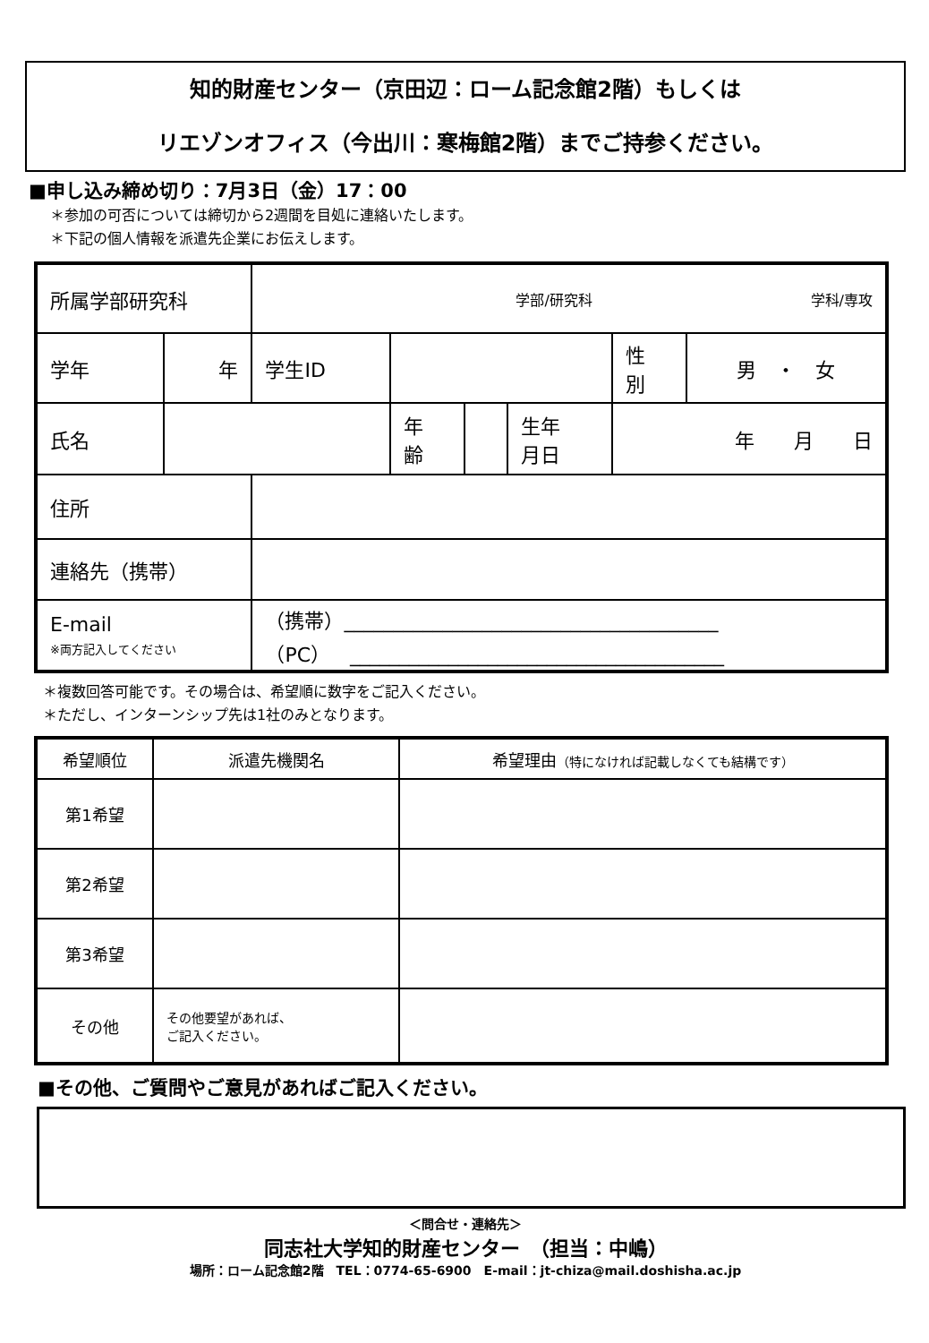知的財産センター（京田辺：ローム記念館2階）もしくは
リエゾンオフィス（今出川：寒梅館2階）までご持参ください。
■申し込み締め切り：7月3日（金）17：00
＊参加の可否については締切から2週間を目処に連絡いたします。
＊下記の個人情報を派遣先企業にお伝えします。
| 所属学部研究科 | | 学部/研究科 学科/専攻 | | | | | |
| 学年 | 年 | 学生ID | | | | 性 別 | 男 ・ 女 |
| 氏名 | | | 年 齢 | | 生年 月日 | 年 月 日 | |
| 住所 | | | | | | | |
| 連絡先（携帯） | | | | | | | |
| E-mail ※両方記入してください | | （携帯）______________________________________ （PC） ______________________________________ | | | | | |
＊複数回答可能です。その場合は、希望順に数字をご記入ください。
＊ただし、インターンシップ先は1社のみとなります。
| 希望順位 | 派遣先機関名 | 希望理由 （特になければ記載しなくても結構です） |
| 第1希望 | | |
| 第2希望 | | |
| 第3希望 | | |
| その他 | その他要望があれば、 ご記入ください。 | |
■その他、ご質問やご意見があればご記入ください。
＜問合せ・連絡先＞
同志社大学知的財産センター　（担当：中嶋）
場所：ローム記念館2階　TEL：0774-65-6900　E-mail：jt-chiza@mail.doshisha.ac.jp